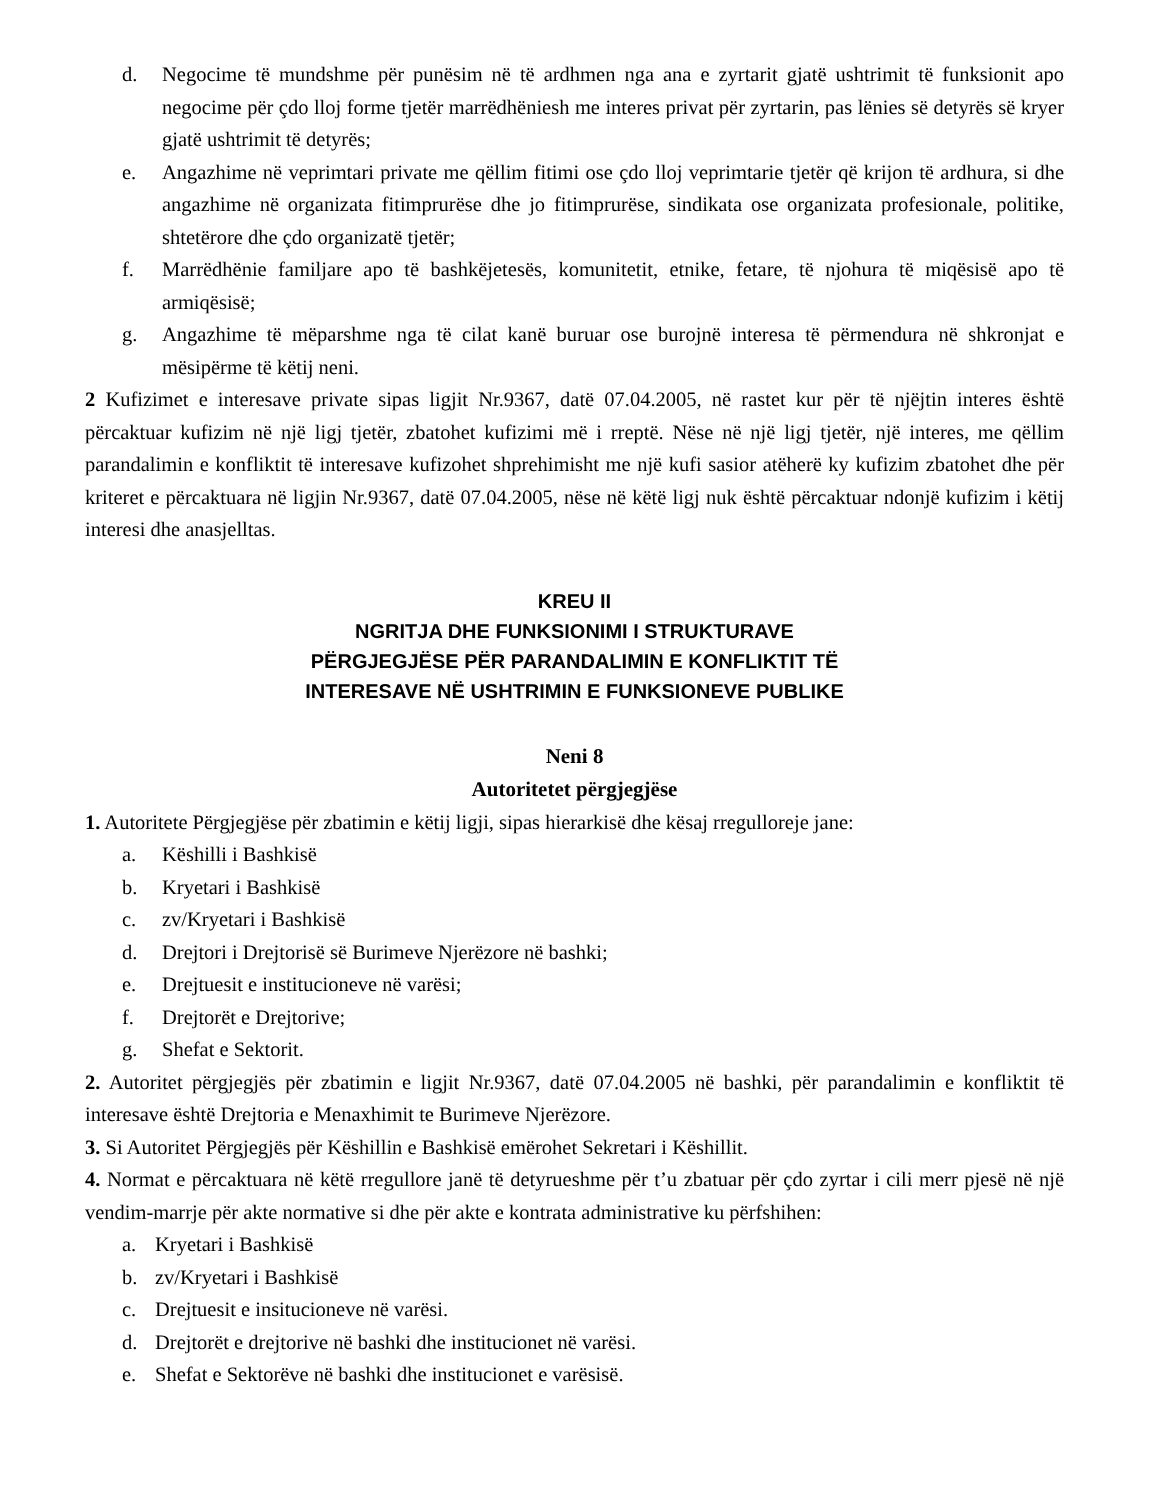d. Negocime të mundshme për punësim në të ardhmen nga ana e zyrtarit gjatë ushtrimit të funksionit apo negocime për çdo lloj forme tjetër marrëdhëniesh me interes privat për zyrtarin, pas lënies së detyrës së kryer gjatë ushtrimit të detyrës;
e. Angazhime në veprimtari private me qëllim fitimi ose çdo lloj veprimtarie tjetër që krijon të ardhura, si dhe angazhime në organizata fitimprurëse dhe jo fitimprurëse, sindikata ose organizata profesionale, politike, shtetërore dhe çdo organizatë tjetër;
f. Marrëdhënie familjare apo të bashkëjetesës, komunitetit, etnike, fetare, të njohura të miqësisë apo të armiqësisë;
g. Angazhime të mëparshme nga të cilat kanë buruar ose burojnë interesa të përmendura në shkronjat e mësipërme të këtij neni.
2 Kufizimet e interesave private sipas ligjit Nr.9367, datë 07.04.2005, në rastet kur për të njëjtin interes është përcaktuar kufizim në një ligj tjetër, zbatohet kufizimi më i rreptë. Nëse në një ligj tjetër, një interes, me qëllim parandalimin e konfliktit të interesave kufizohet shprehimisht me një kufi sasior atëherë ky kufizim zbatohet dhe për kriteret e përcaktuara në ligjin Nr.9367, datë 07.04.2005, nëse në këtë ligj nuk është përcaktuar ndonjë kufizim i këtij interesi dhe anasjelltas.
KREU II
NGRITJA DHE FUNKSIONIMI I STRUKTURAVE
PËRGJEGJËSE PËR PARANDALIMIN E KONFLIKTIT TË
INTERESAVE NË USHTRIMIN E FUNKSIONEVE PUBLIKE
Neni 8
Autoritetet përgjegjëse
1. Autoritete Përgjegjëse për zbatimin e këtij ligji, sipas hierarkisë dhe kësaj rregulloreje jane:
a. Këshilli i Bashkisë
b. Kryetari i Bashkisë
c. zv/Kryetari i Bashkisë
d. Drejtori i Drejtorisë së Burimeve Njerëzore në bashki;
e. Drejtuesit e institucioneve në varësi;
f. Drejtorët e Drejtorive;
g. Shefat e Sektorit.
2. Autoritet përgjegjës për zbatimin e ligjit Nr.9367, datë 07.04.2005 në bashki, për parandalimin e konfliktit të interesave është Drejtoria e Menaxhimit te Burimeve Njerëzore.
3. Si Autoritet Përgjegjës për Këshillin e Bashkisë emërohet Sekretari i Këshillit.
4. Normat e përcaktuara në këtë rregullore janë të detyrueshme për t’u zbatuar për çdo zyrtar i cili merr pjesë në një vendim-marrje për akte normative si dhe për akte e kontrata administrative ku përfshihen:
a. Kryetari i Bashkisë
b. zv/Kryetari i Bashkisë
c. Drejtuesit e insitucioneve në varësi.
d. Drejtorët e drejtorive në bashki dhe institucionet në varësi.
e. Shefat e Sektorëve në bashki dhe institucionet e varësisë.